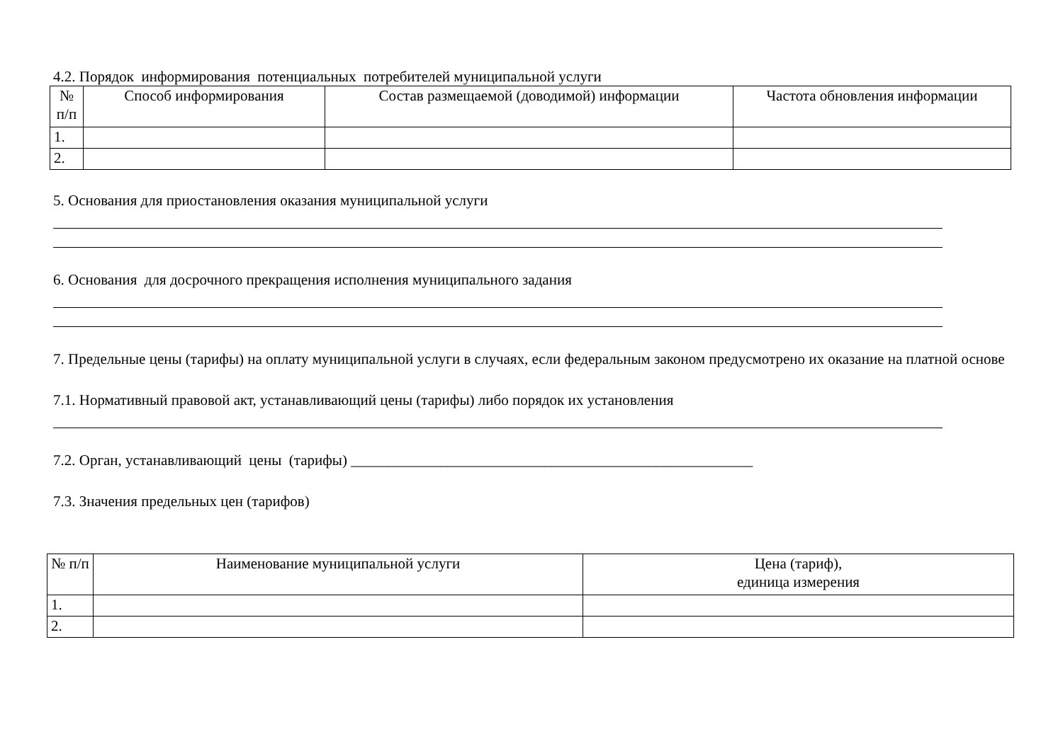4.2. Порядок информирования потенциальных потребителей муниципальной услуги
| № п/п | Способ информирования | Состав размещаемой (доводимой) информации | Частота обновления информации |
| 1. | | | |
| 2. | | | |
5. Основания для приостановления оказания муниципальной услуги
6. Основания для досрочного прекращения исполнения муниципального задания
7. Предельные цены (тарифы) на оплату муниципальной услуги в случаях, если федеральным законом предусмотрено их оказание на платной основе
7.1. Нормативный правовой акт, устанавливающий цены (тарифы) либо порядок их установления
7.2. Орган, устанавливающий цены (тарифы) ______________________________________________________
7.3. Значения предельных цен (тарифов)
| № п/п | Наименование муниципальной услуги | Цена (тариф), единица измерения |
| 1. | | |
| 2. | | |